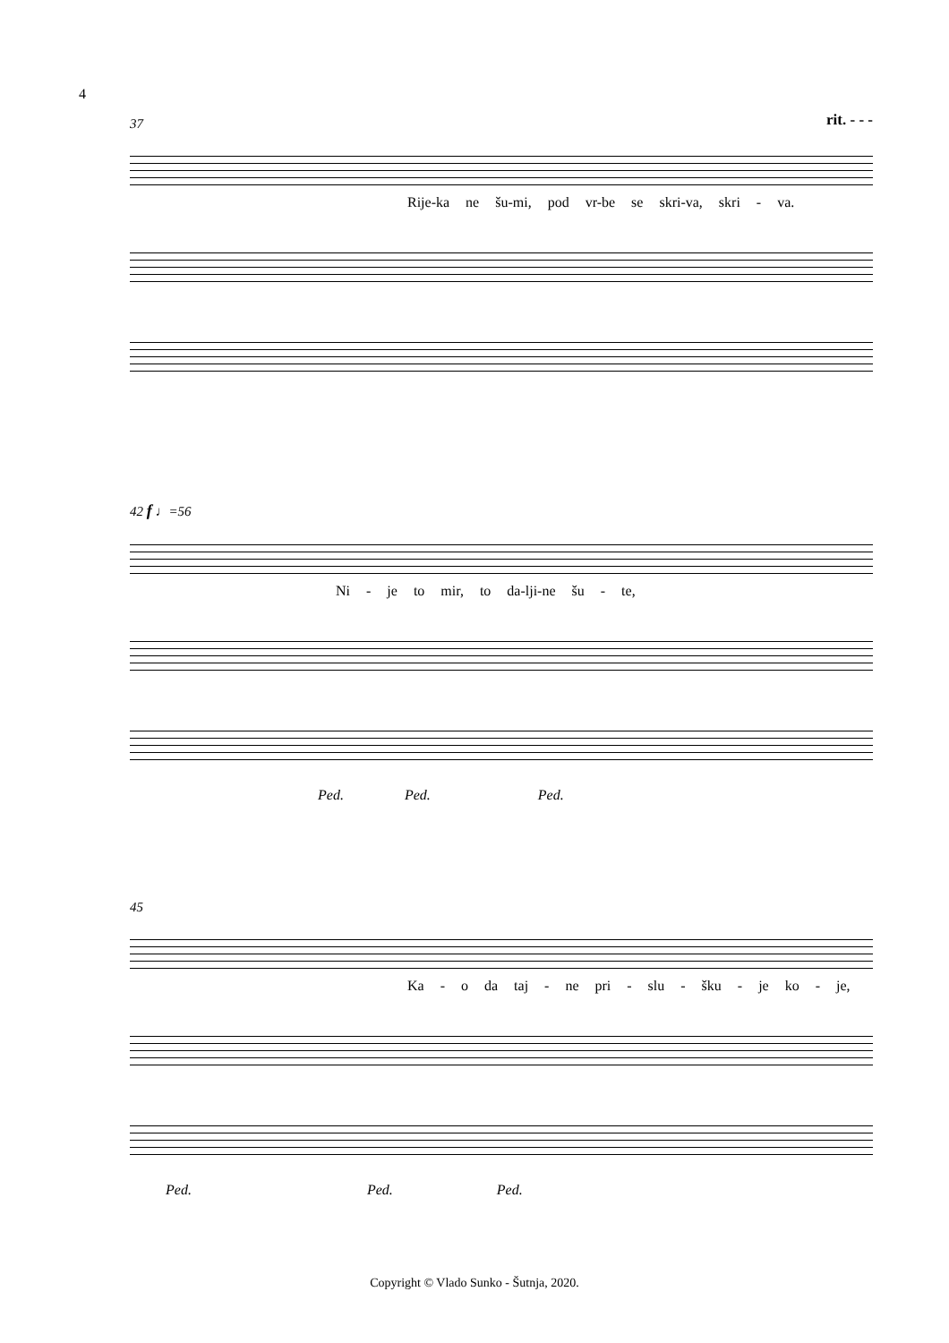4
37
rit. - - -
Rije-ka ne šu-mi, pod vr-be se skri-va, skri - va.
42 f ♩=56
Ni - je to mir, to da-lji-ne šu - te,
Ped. Ped. Ped.
45
Ka - o da taj - ne pri - slu - šku - je ko - je,
Ped. Ped. Ped.
Copyright © Vlado Sunko - Šutnja, 2020.